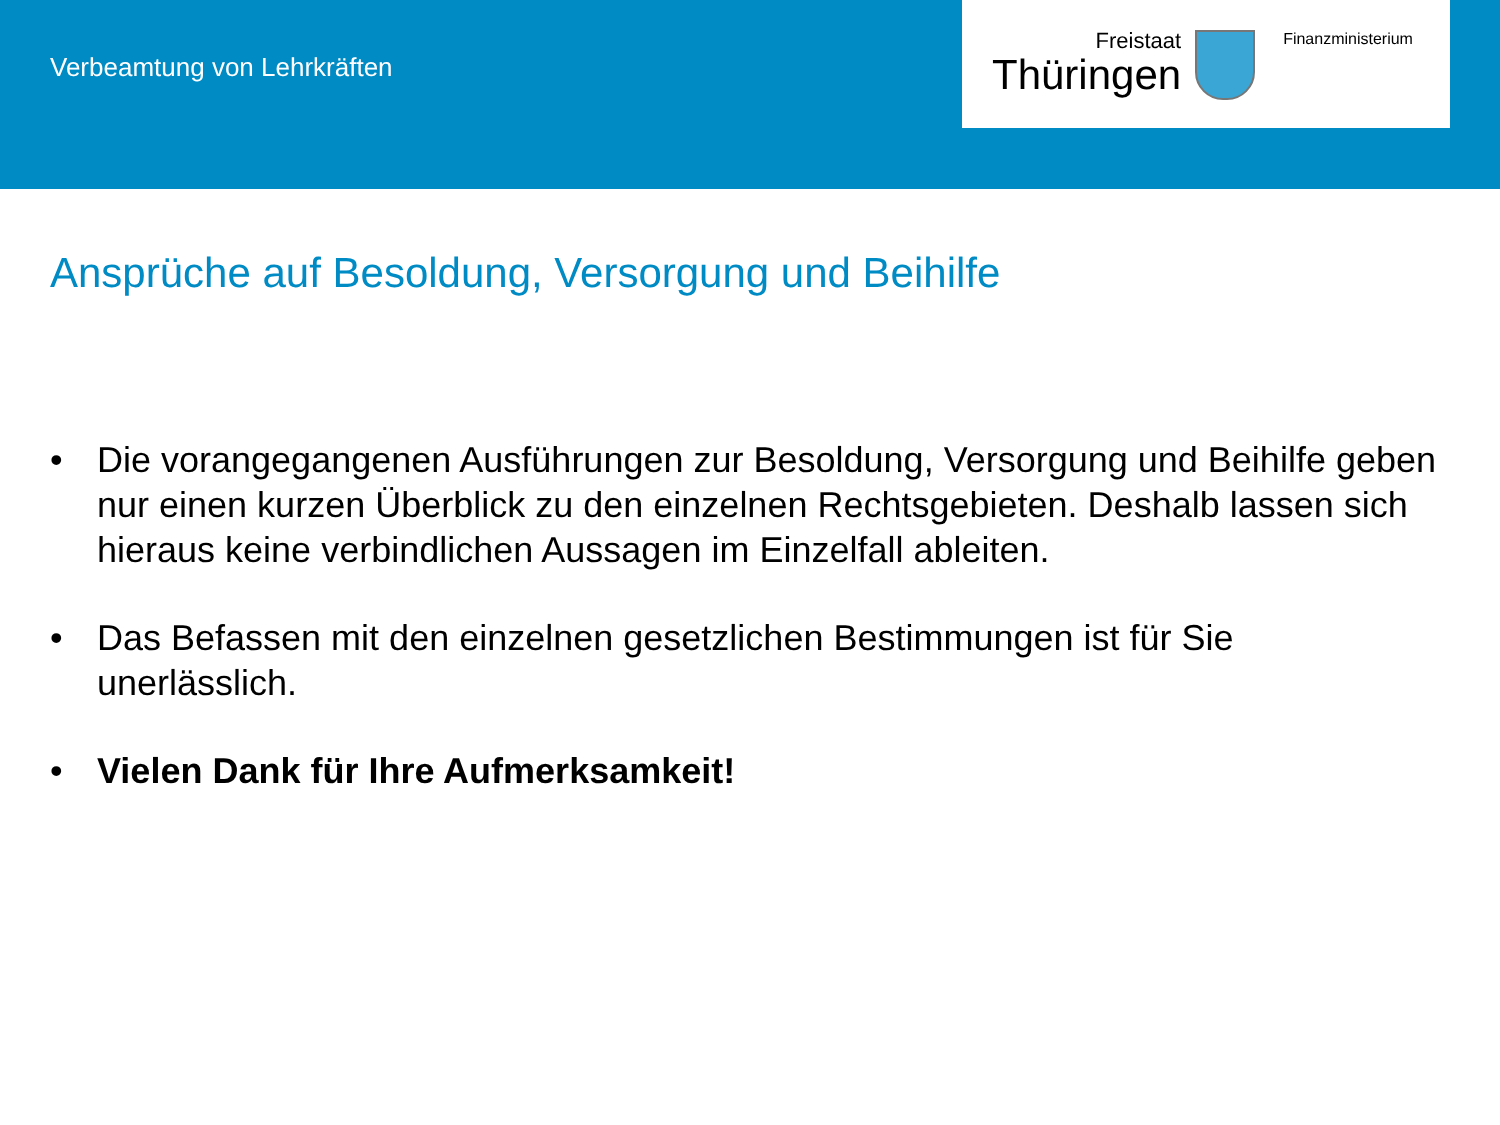Verbeamtung von Lehrkräften
Freistaat
Thüringen
Finanzministerium
Ansprüche auf Besoldung, Versorgung und Beihilfe
• Die vorangegangenen Ausführungen zur Besoldung, Versorgung und Beihilfe geben nur einen kurzen Überblick zu den einzelnen Rechtsgebieten. Deshalb lassen sich hieraus keine verbindlichen Aussagen im Einzelfall ableiten.
• Das Befassen mit den einzelnen gesetzlichen Bestimmungen ist für Sie unerlässlich.
• Vielen Dank für Ihre Aufmerksamkeit!